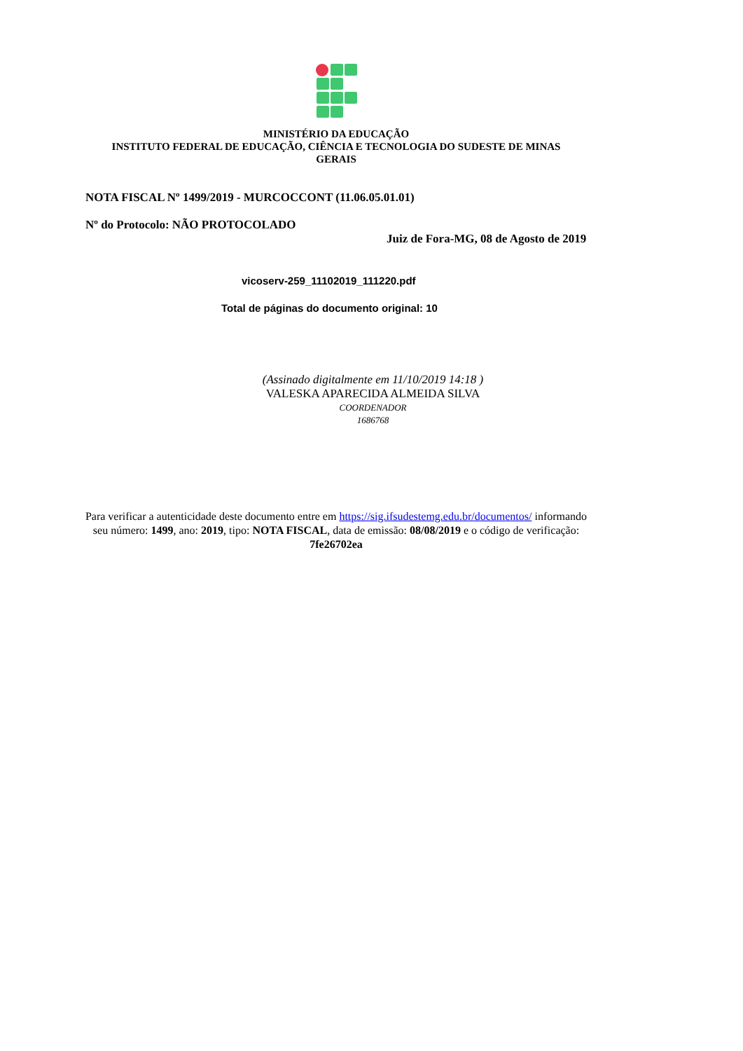MINISTÉRIO DA EDUCAÇÃO
INSTITUTO FEDERAL DE EDUCAÇÃO, CIÊNCIA E TECNOLOGIA DO SUDESTE DE MINAS GERAIS
NOTA FISCAL Nº 1499/2019 - MURCOCCONT (11.06.05.01.01)
Nº do Protocolo: NÃO PROTOCOLADO
Juiz de Fora-MG, 08 de Agosto de 2019
vicoserv-259_11102019_111220.pdf
Total de páginas do documento original: 10
(Assinado digitalmente em 11/10/2019 14:18 )
VALESKA APARECIDA ALMEIDA SILVA
COORDENADOR
1686768
Para verificar a autenticidade deste documento entre em https://sig.ifsudestemg.edu.br/documentos/ informando seu número: 1499, ano: 2019, tipo: NOTA FISCAL, data de emissão: 08/08/2019 e o código de verificação: 7fe26702ea